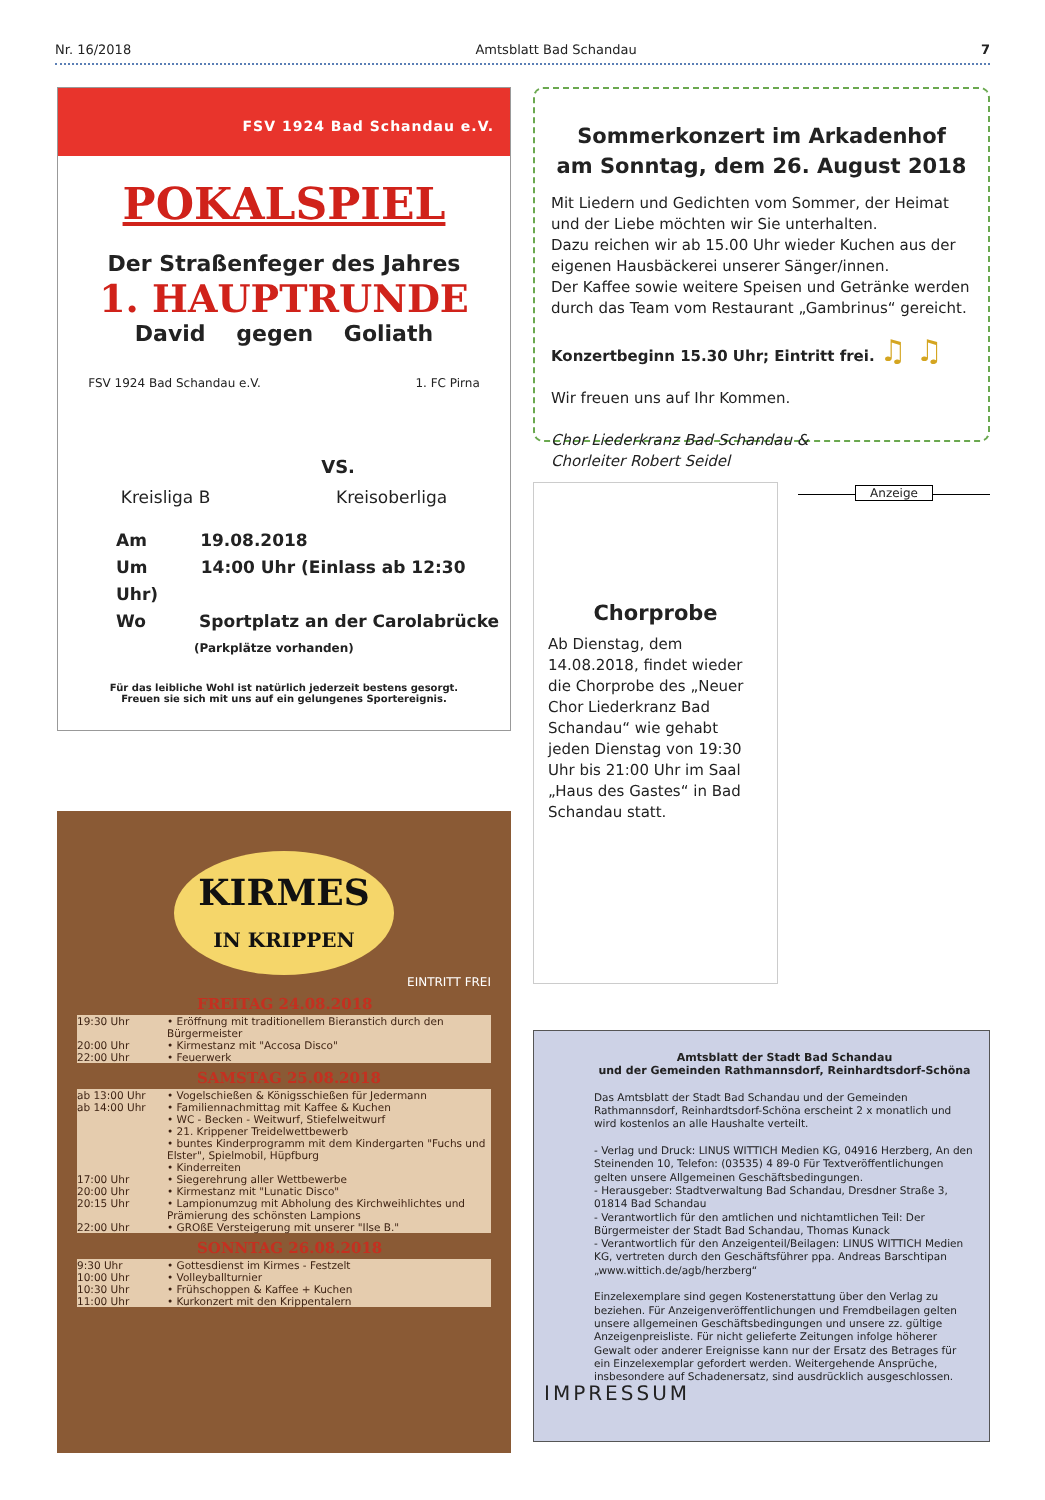Nr. 16/2018 Amtsblatt Bad Schandau 7
FSV 1924 Bad Schandau e.V.
POKALSPIEL
Der Straßenfeger des Jahres
1. HAUPTRUNDE
David gegen Goliath
FSV 1924 Bad Schandau e.V. VS. 1. FC Pirna
Kreisliga B Kreisoberliga
Am 19.08.2018
Um 14:00 Uhr (Einlass ab 12:30 Uhr)
Wo Sportplatz an der Carolabrücke
(Parkplätze vorhanden)
Für das leibliche Wohl ist natürlich jederzeit bestens gesorgt.
Freuen sie sich mit uns auf ein gelungenes Sportereignis.
KIRMES
IN KRIPPEN
EINTRITT FREI
FREITAG 24.08.2018
19:30 Uhr • Eröffnung mit traditionellem Bieranstich durch den Bürgermeister
20:00 Uhr • Kirmestanz mit "Accosa Disco"
22:00 Uhr • Feuerwerk
SAMSTAG 25.08.2018
ab 13:00 Uhr • Vogelschießen & Königsschießen für Jedermann
ab 14:00 Uhr • Familiennachmittag mit Kaffee & Kuchen
• WC - Becken - Weitwurf, Stiefelweitwurf
• 21. Krippener Treidelwettbewerb
• buntes Kinderprogramm mit dem Kindergarten "Fuchs und Elster", Spielmobil, Hüpfburg
• Kinderreiten
17:00 Uhr • Siegerehrung aller Wettbewerbe
20:00 Uhr • Kirmestanz mit "Lunatic Disco"
20:15 Uhr • Lampionumzug mit Abholung des Kirchweihlichtes und Prämierung des schönsten Lampions
22:00 Uhr • GROßE Versteigerung mit unserer "Ilse B."
SONNTAG 26.08.2018
9:30 Uhr • Gottesdienst im Kirmes - Festzelt
10:00 Uhr • Volleyballturnier
10:30 Uhr • Frühschoppen & Kaffee + Kuchen
11:00 Uhr • Kurkonzert mit den Krippentalern
Sommerkonzert im Arkadenhof
am Sonntag, dem 26. August 2018
Mit Liedern und Gedichten vom Sommer, der Heimat und der Liebe möchten wir Sie unterhalten.
Dazu reichen wir ab 15.00 Uhr wieder Kuchen aus der eigenen Hausbäckerei unserer Sänger/innen.
Der Kaffee sowie weitere Speisen und Getränke werden durch das Team vom Restaurant „Gambrinus“ gereicht.
Konzertbeginn 15.30 Uhr; Eintritt frei. ♫ ♫
Wir freuen uns auf Ihr Kommen.
Chor Liederkranz Bad Schandau &
Chorleiter Robert Seidel
Chorprobe
Ab Dienstag, dem 14.08.2018, findet wieder die Chorprobe des „Neuer Chor Liederkranz Bad Schandau“ wie gehabt jeden Dienstag von 19:30 Uhr bis 21:00 Uhr im Saal „Haus des Gastes“ in Bad Schandau statt.
Anzeige
Amtsblatt der Stadt Bad Schandau
und der Gemeinden Rathmannsdorf, Reinhardtsdorf-Schöna
Das Amtsblatt der Stadt Bad Schandau und der Gemeinden Rathmannsdorf, Reinhardtsdorf-Schöna erscheint 2 x monatlich und wird kostenlos an alle Haushalte verteilt.
- Verlag und Druck: LINUS WITTICH Medien KG, 04916 Herzberg, An den Steinenden 10, Telefon: (03535) 4 89-0 Für Textveröffentlichungen gelten unsere Allgemeinen Geschäftsbedingungen.
- Herausgeber: Stadtverwaltung Bad Schandau, Dresdner Straße 3, 01814 Bad Schandau
- Verantwortlich für den amtlichen und nichtamtlichen Teil: Der Bürgermeister der Stadt Bad Schandau, Thomas Kunack
- Verantwortlich für den Anzeigenteil/Beilagen: LINUS WITTICH Medien KG, vertreten durch den Geschäftsführer ppa. Andreas Barschtipan „www.wittich.de/agb/herzberg“
Einzelexemplare sind gegen Kostenerstattung über den Verlag zu beziehen. Für Anzeigenveröffentlichungen und Fremdbeilagen gelten unsere allgemeinen Geschäftsbedingungen und unsere zz. gültige Anzeigenpreisliste. Für nicht gelieferte Zeitungen infolge höherer Gewalt oder anderer Ereignisse kann nur der Ersatz des Betrages für ein Einzelexemplar gefordert werden. Weitergehende Ansprüche, insbesondere auf Schadenersatz, sind ausdrücklich ausgeschlossen.
IMPRESSUM